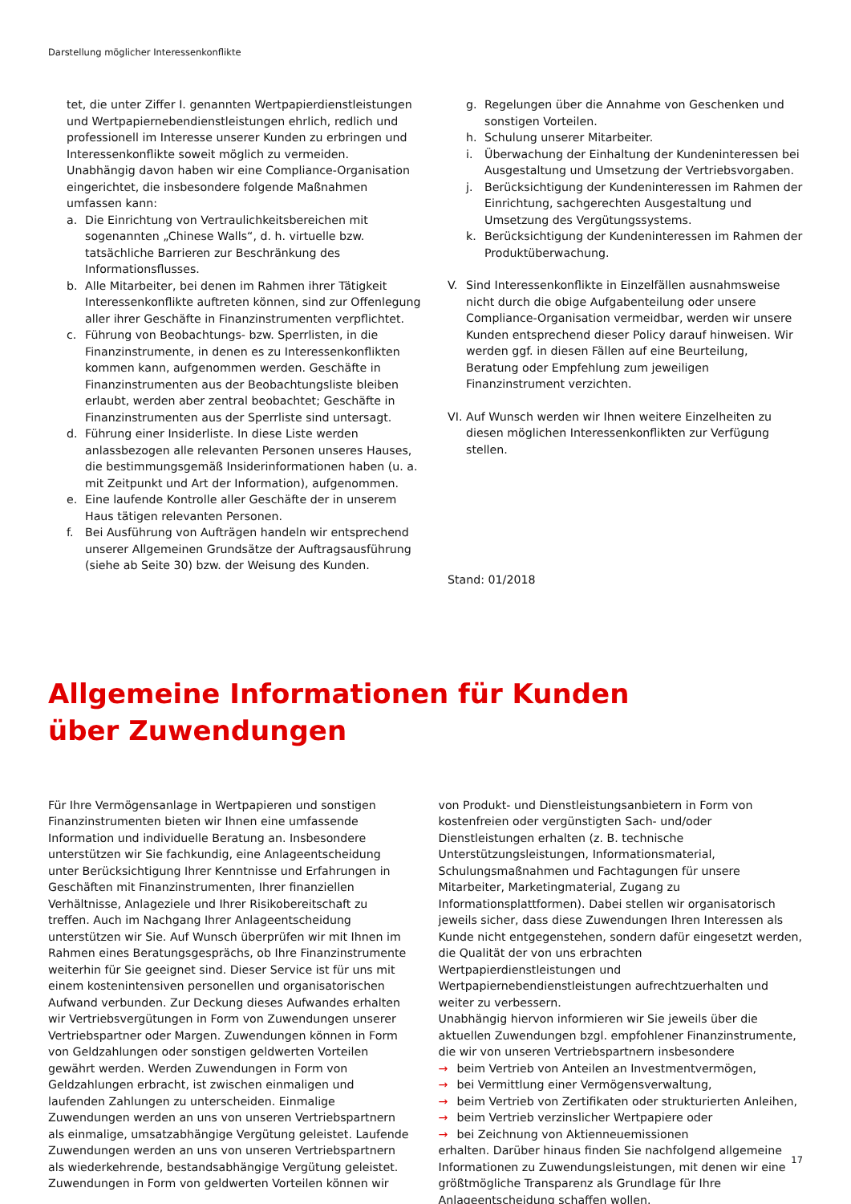Darstellung möglicher Interessenkonflikte
tet, die unter Ziffer I. genannten Wertpapierdienstleistungen und Wertpapiernebendienstleistungen ehrlich, redlich und professionell im Interesse unserer Kunden zu erbringen und Interessenkonflikte soweit möglich zu vermeiden.
Unabhängig davon haben wir eine Compliance-Organisation eingerichtet, die insbesondere folgende Maßnahmen umfassen kann:
a. Die Einrichtung von Vertraulichkeitsbereichen mit sogenannten „Chinese Walls“, d. h. virtuelle bzw. tatsächliche Barrieren zur Beschränkung des Informationsflusses.
b. Alle Mitarbeiter, bei denen im Rahmen ihrer Tätigkeit Interessenkonflikte auftreten können, sind zur Offenlegung aller ihrer Geschäfte in Finanzinstrumenten verpflichtet.
c. Führung von Beobachtungs- bzw. Sperrlisten, in die Finanzinstrumente, in denen es zu Interessenkonflikten kommen kann, aufgenommen werden. Geschäfte in Finanzinstrumenten aus der Beobachtungsliste bleiben erlaubt, werden aber zentral beobachtet; Geschäfte in Finanzinstrumenten aus der Sperrliste sind untersagt.
d. Führung einer Insiderliste. In diese Liste werden anlassbezogen alle relevanten Personen unseres Hauses, die bestimmungsgemäß Insiderinformationen haben (u. a. mit Zeitpunkt und Art der Information), aufgenommen.
e. Eine laufende Kontrolle aller Geschäfte der in unserem Haus tätigen relevanten Personen.
f. Bei Ausführung von Aufträgen handeln wir entsprechend unserer Allgemeinen Grundsätze der Auftragsausführung (siehe ab Seite 30) bzw. der Weisung des Kunden.
g. Regelungen über die Annahme von Geschenken und sonstigen Vorteilen.
h. Schulung unserer Mitarbeiter.
i. Überwachung der Einhaltung der Kundeninteressen bei Ausgestaltung und Umsetzung der Vertriebsvorgaben.
j. Berücksichtigung der Kundeninteressen im Rahmen der Einrichtung, sachgerechten Ausgestaltung und Umsetzung des Vergütungssystems.
k. Berücksichtigung der Kundeninteressen im Rahmen der Produktüberwachung.
V. Sind Interessenkonflikte in Einzelfällen ausnahmsweise nicht durch die obige Aufgabenteilung oder unsere Compliance-Organisation vermeidbar, werden wir unsere Kunden entsprechend dieser Policy darauf hinweisen. Wir werden ggf. in diesen Fällen auf eine Beurteilung, Beratung oder Empfehlung zum jeweiligen Finanzinstrument verzichten.
VI. Auf Wunsch werden wir Ihnen weitere Einzelheiten zu diesen möglichen Interessenkonflikten zur Verfügung stellen.
Stand: 01/2018
Allgemeine Informationen für Kunden
über Zuwendungen
Für Ihre Vermögensanlage in Wertpapieren und sonstigen Finanzinstrumenten bieten wir Ihnen eine umfassende Information und individuelle Beratung an. Insbesondere unterstützen wir Sie fachkundig, eine Anlageentscheidung unter Berücksichtigung Ihrer Kenntnisse und Erfahrungen in Geschäften mit Finanzinstrumenten, Ihrer finanziellen Verhältnisse, Anlageziele und Ihrer Risikobereitschaft zu treffen. Auch im Nachgang Ihrer Anlageentscheidung unterstützen wir Sie. Auf Wunsch überprüfen wir mit Ihnen im Rahmen eines Beratungsgesprächs, ob Ihre Finanzinstrumente weiterhin für Sie geeignet sind. Dieser Service ist für uns mit einem kostenintensiven personellen und organisatorischen Aufwand verbunden. Zur Deckung dieses Aufwandes erhalten wir Vertriebsvergütungen in Form von Zuwendungen unserer Vertriebspartner oder Margen. Zuwendungen können in Form von Geldzahlungen oder sonstigen geldwerten Vorteilen gewährt werden. Werden Zuwendungen in Form von Geldzahlungen erbracht, ist zwischen einmaligen und laufenden Zahlungen zu unterscheiden. Einmalige Zuwendungen werden an uns von unseren Vertriebspartnern als einmalige, umsatzabhängige Vergütung geleistet. Laufende Zuwendungen werden an uns von unseren Vertriebspartnern als wiederkehrende, bestandsabhängige Vergütung geleistet. Zuwendungen in Form von geldwerten Vorteilen können wir
von Produkt- und Dienstleistungsanbietern in Form von kostenfreien oder vergünstigten Sach- und/oder Dienstleistungen erhalten (z. B. technische Unterstützungsleistungen, Informationsmaterial, Schulungsmaßnahmen und Fachtagungen für unsere Mitarbeiter, Marketingmaterial, Zugang zu Informationsplattformen). Dabei stellen wir organisatorisch jeweils sicher, dass diese Zuwendungen Ihren Interessen als Kunde nicht entgegenstehen, sondern dafür eingesetzt werden, die Qualität der von uns erbrachten Wertpapierdienstleistungen und Wertpapiernebendienstleistungen aufrechtzuerhalten und weiter zu verbessern.
Unabhängig hiervon informieren wir Sie jeweils über die aktuellen Zuwendungen bzgl. empfohlener Finanzinstrumente, die wir von unseren Vertriebspartnern insbesondere
→ beim Vertrieb von Anteilen an Investmentvermögen,
→ bei Vermittlung einer Vermögensverwaltung,
→ beim Vertrieb von Zertifikaten oder strukturierten Anleihen,
→ beim Vertrieb verzinslicher Wertpapiere oder
→ bei Zeichnung von Aktienneuemissionen
erhalten. Darüber hinaus finden Sie nachfolgend allgemeine Informationen zu Zuwendungsleistungen, mit denen wir eine größtmögliche Transparenz als Grundlage für Ihre Anlageentscheidung schaffen wollen.
17